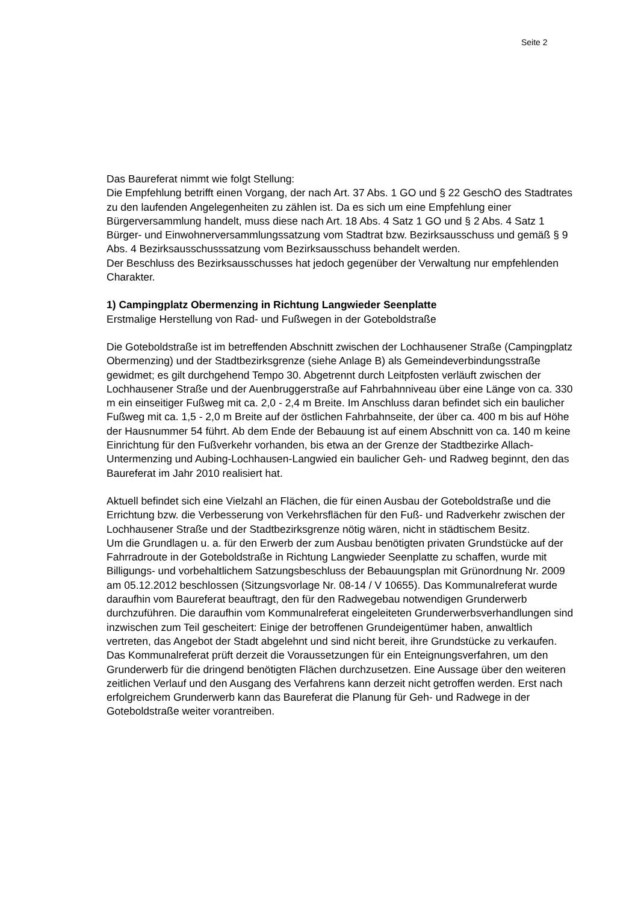Seite 2
Das Baureferat nimmt wie folgt Stellung:
Die Empfehlung betrifft einen Vorgang, der nach Art. 37 Abs. 1 GO und § 22 GeschO des Stadtrates zu den laufenden Angelegenheiten zu zählen ist. Da es sich um eine Empfehlung einer Bürgerversammlung handelt, muss diese nach Art. 18 Abs. 4 Satz 1 GO und § 2 Abs. 4 Satz 1 Bürger- und Einwohnerversammlungssatzung vom Stadtrat bzw. Bezirksausschuss und gemäß § 9 Abs. 4 Bezirksausschusssatzung vom Bezirksausschuss behandelt werden.
Der Beschluss des Bezirksausschusses hat jedoch gegenüber der Verwaltung nur empfehlenden Charakter.
1) Campingplatz Obermenzing in Richtung Langwieder Seenplatte
Erstmalige Herstellung von Rad- und Fußwegen in der Goteboldstraße
Die Goteboldstraße ist im betreffenden Abschnitt zwischen der Lochhausener Straße (Campingplatz Obermenzing) und der Stadtbezirksgrenze (siehe Anlage B) als Gemeindeverbindungsstraße gewidmet; es gilt durchgehend Tempo 30. Abgetrennt durch Leitpfosten verläuft zwischen der Lochhausener Straße und der Auenbruggerstraße auf Fahrbahnniveau über eine Länge von ca. 330 m ein einseitiger Fußweg mit ca. 2,0 - 2,4 m Breite. Im Anschluss daran befindet sich ein baulicher Fußweg mit ca. 1,5 - 2,0 m Breite auf der östlichen Fahrbahnseite, der über ca. 400 m bis auf Höhe der Hausnummer 54 führt. Ab dem Ende der Bebauung ist auf einem Abschnitt von ca. 140 m keine Einrichtung für den Fußverkehr vorhanden, bis etwa an der Grenze der Stadtbezirke Allach-Untermenzing und Aubing-Lochhausen-Langwied ein baulicher Geh- und Radweg beginnt, den das Baureferat im Jahr 2010 realisiert hat.
Aktuell befindet sich eine Vielzahl an Flächen, die für einen Ausbau der Goteboldstraße und die Errichtung bzw. die Verbesserung von Verkehrsflächen für den Fuß- und Radverkehr zwischen der Lochhausener Straße und der Stadtbezirksgrenze nötig wären, nicht in städtischem Besitz.
Um die Grundlagen u. a. für den Erwerb der zum Ausbau benötigten privaten Grundstücke auf der Fahrradroute in der Goteboldstraße in Richtung Langwieder Seenplatte zu schaffen, wurde mit Billigungs- und vorbehaltlichem Satzungsbeschluss der Bebauungsplan mit Grünordnung Nr. 2009 am 05.12.2012 beschlossen (Sitzungsvorlage Nr. 08-14 / V 10655). Das Kommunalreferat wurde daraufhin vom Baureferat beauftragt, den für den Radwegebau notwendigen Grunderwerb durchzuführen. Die daraufhin vom Kommunalreferat eingeleiteten Grunderwerbsverhandlungen sind inzwischen zum Teil gescheitert: Einige der betroffenen Grundeigentümer haben, anwaltlich vertreten, das Angebot der Stadt abgelehnt und sind nicht bereit, ihre Grundstücke zu verkaufen. Das Kommunalreferat prüft derzeit die Voraussetzungen für ein Enteignungsverfahren, um den Grunderwerb für die dringend benötigten Flächen durchzusetzen. Eine Aussage über den weiteren zeitlichen Verlauf und den Ausgang des Verfahrens kann derzeit nicht getroffen werden. Erst nach erfolgreichem Grunderwerb kann das Baureferat die Planung für Geh- und Radwege in der Goteboldstraße weiter vorantreiben.